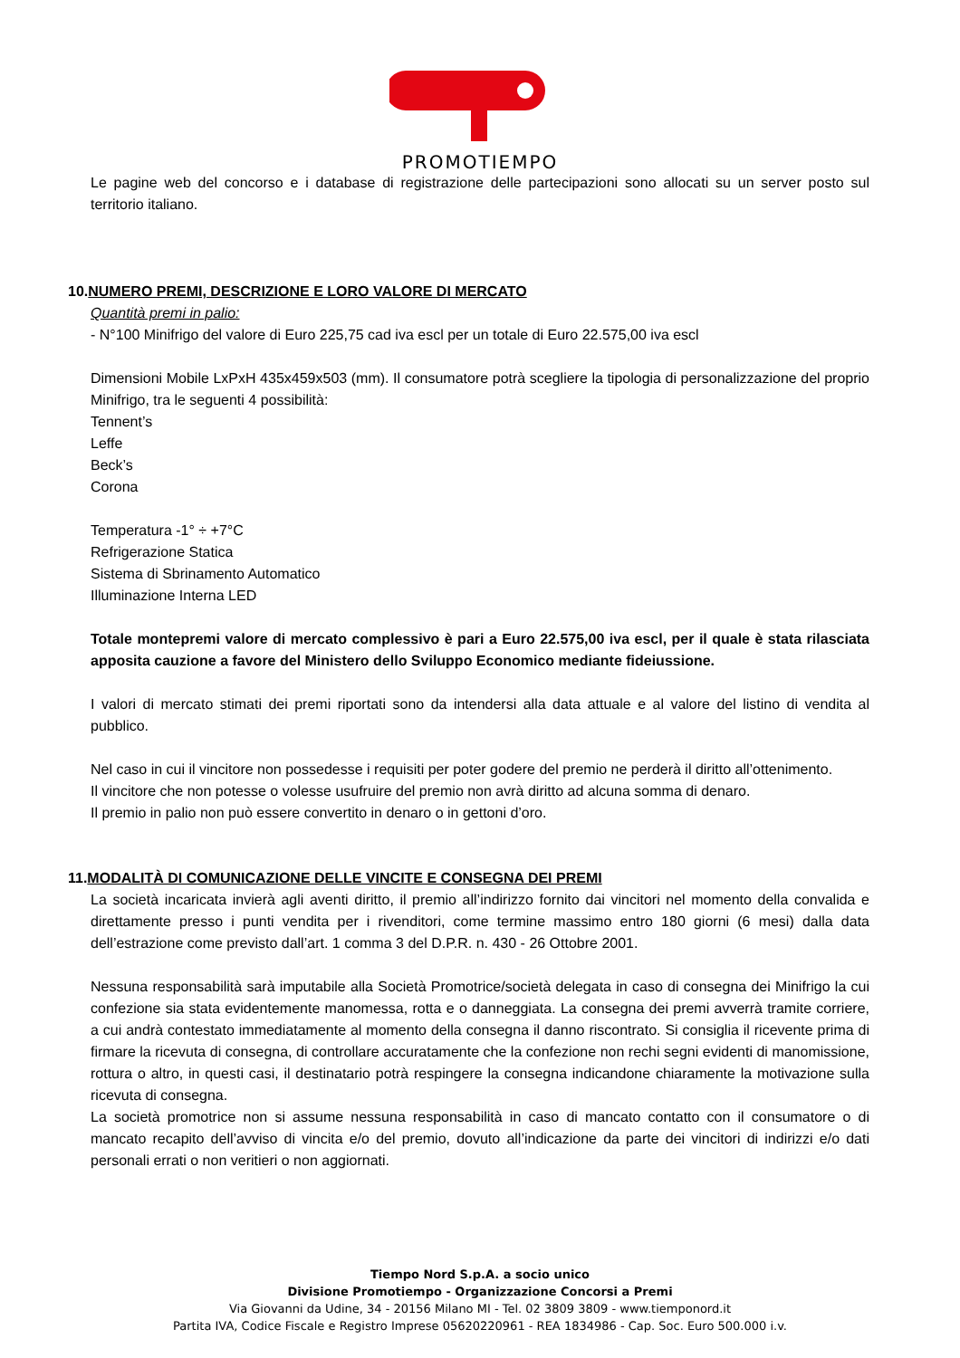PROMOTIEMPO
Le pagine web del concorso e i database di registrazione delle partecipazioni sono allocati su un server posto sul territorio italiano.
10.NUMERO PREMI, DESCRIZIONE E LORO VALORE DI MERCATO
Quantità premi in palio:
- N°100 Minifrigo del valore di Euro 225,75 cad iva escl per un totale di Euro 22.575,00 iva escl
Dimensioni Mobile LxPxH 435x459x503 (mm). Il consumatore potrà scegliere la tipologia di personalizzazione del proprio Minifrigo, tra le seguenti 4 possibilità:
Tennent’s
Leffe
Beck’s
Corona
Temperatura -1° ÷ +7°C
Refrigerazione Statica
Sistema di Sbrinamento Automatico
Illuminazione Interna LED
Totale montepremi valore di mercato complessivo è pari a Euro 22.575,00 iva escl, per il quale è stata rilasciata apposita cauzione a favore del Ministero dello Sviluppo Economico mediante fideiussione.
I valori di mercato stimati dei premi riportati sono da intendersi alla data attuale e al valore del listino di vendita al pubblico.
Nel caso in cui il vincitore non possedesse i requisiti per poter godere del premio ne perderà il diritto all’ottenimento.
Il vincitore che non potesse o volesse usufruire del premio non avrà diritto ad alcuna somma di denaro.
Il premio in palio non può essere convertito in denaro o in gettoni d’oro.
11.MODALITÀ DI COMUNICAZIONE DELLE VINCITE E CONSEGNA DEI PREMI
La società incaricata invierà agli aventi diritto, il premio all’indirizzo fornito dai vincitori nel momento della convalida e direttamente presso i punti vendita per i rivenditori, come termine massimo entro 180 giorni (6 mesi) dalla data dell’estrazione come previsto dall’art. 1 comma 3 del D.P.R. n. 430 - 26 Ottobre 2001.
Nessuna responsabilità sarà imputabile alla Società Promotrice/società delegata in caso di consegna dei Minifrigo la cui confezione sia stata evidentemente manomessa, rotta e o danneggiata. La consegna dei premi avverrà tramite corriere, a cui andrà contestato immediatamente al momento della consegna il danno riscontrato. Si consiglia il ricevente prima di firmare la ricevuta di consegna, di controllare accuratamente che la confezione non rechi segni evidenti di manomissione, rottura o altro, in questi casi, il destinatario potrà respingere la consegna indicandone chiaramente la motivazione sulla ricevuta di consegna.
La società promotrice non si assume nessuna responsabilità in caso di mancato contatto con il consumatore o di mancato recapito dell’avviso di vincita e/o del premio, dovuto all’indicazione da parte dei vincitori di indirizzi e/o dati personali errati o non veritieri o non aggiornati.
Tiempo Nord S.p.A. a socio unico
Divisione Promotiempo - Organizzazione Concorsi a Premi
Via Giovanni da Udine, 34 - 20156 Milano MI - Tel. 02 3809 3809 - www.tiemponord.it
Partita IVA, Codice Fiscale e Registro Imprese 05620220961 - REA 1834986 - Cap. Soc. Euro 500.000 i.v.